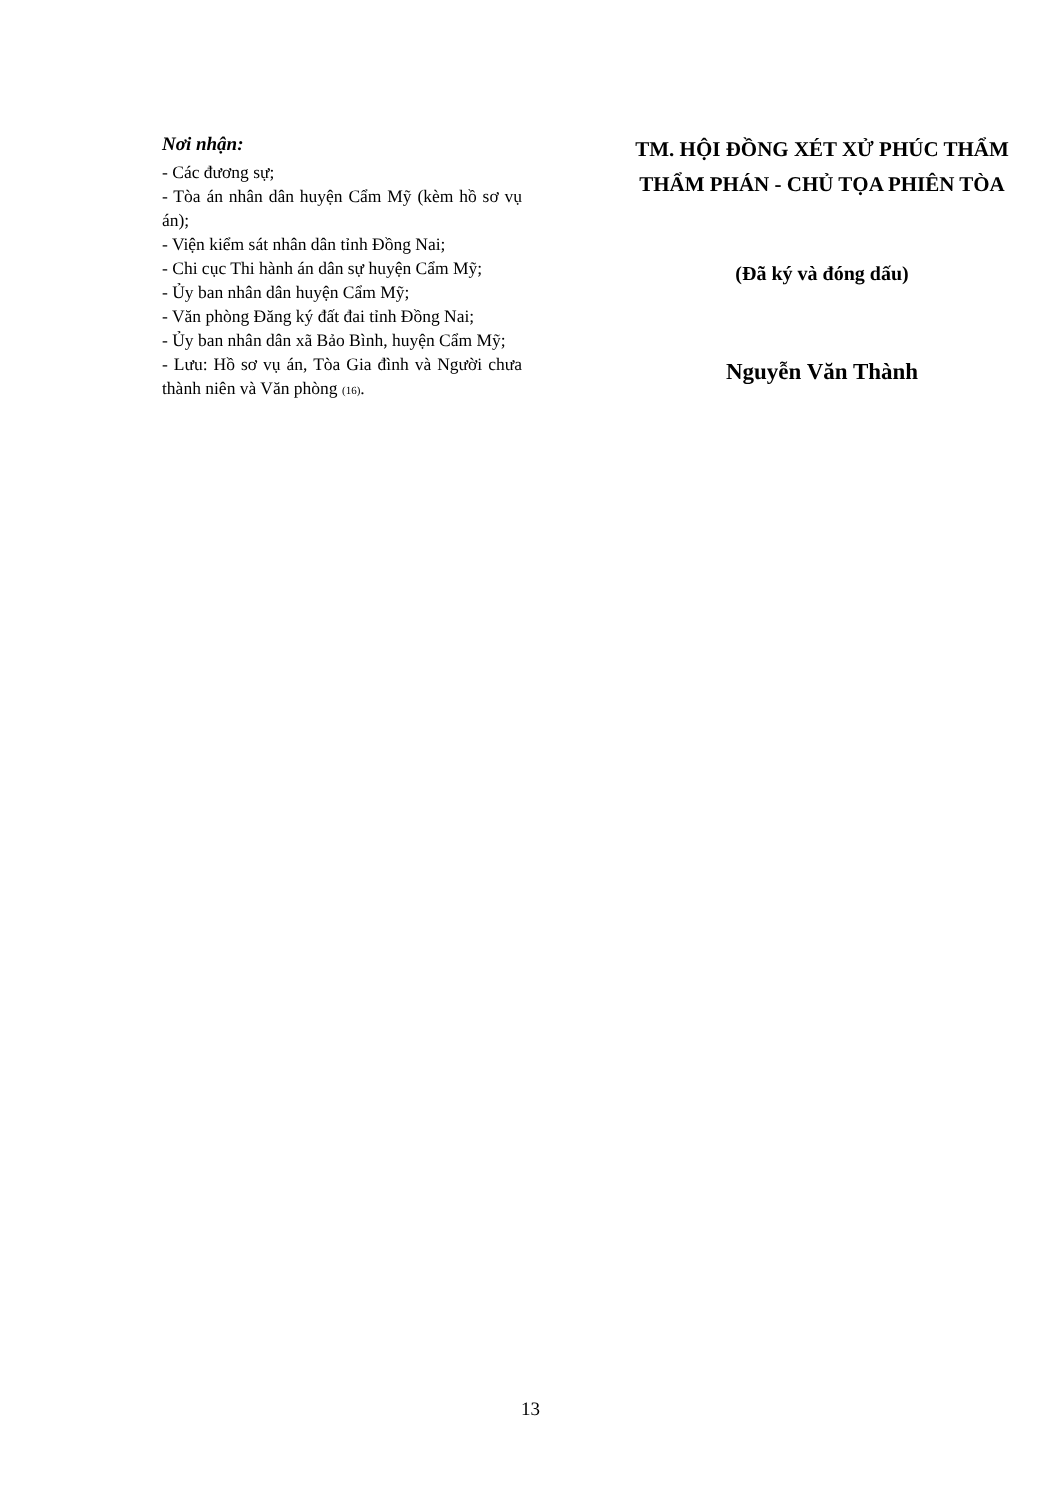Nơi nhận:
- Các đương sự;
- Tòa án nhân dân huyện Cẩm Mỹ (kèm hồ sơ vụ án);
- Viện kiểm sát nhân dân tỉnh Đồng Nai;
- Chi cục Thi hành án dân sự huyện Cẩm Mỹ;
- Ủy ban nhân dân huyện Cẩm Mỹ;
- Văn phòng Đăng ký đất đai tỉnh Đồng Nai;
- Ủy ban nhân dân xã Bảo Bình, huyện Cẩm Mỹ;
- Lưu: Hồ sơ vụ án, Tòa Gia đình và Người chưa thành niên và Văn phòng (16).
TM. HỘI ĐỒNG XÉT XỬ PHÚC THẨM
THẨM PHÁN - CHỦ TỌA PHIÊN TÒA
(Đã ký và đóng dấu)
Nguyễn Văn Thành
13